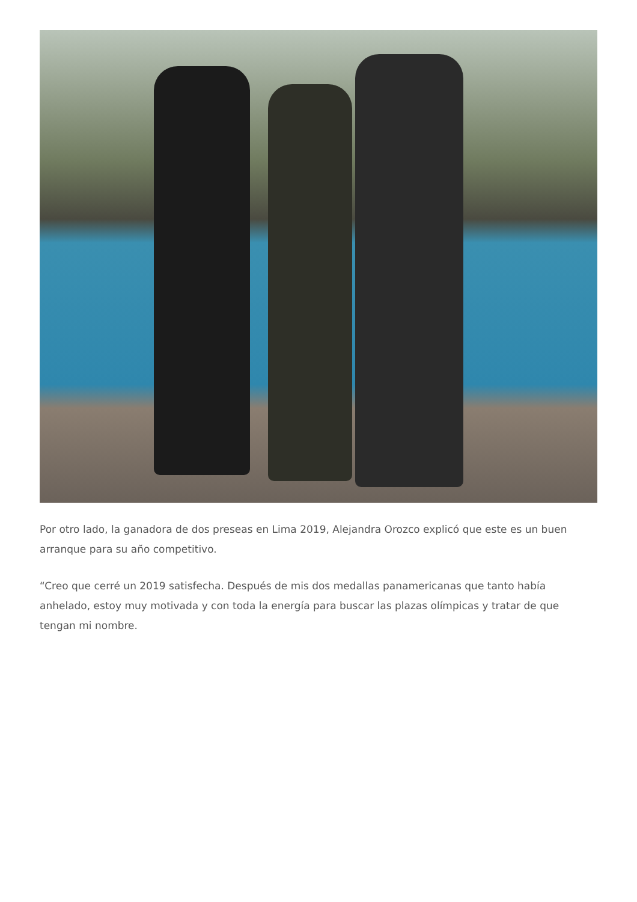Por otro lado, la ganadora de dos preseas en Lima 2019, Alejandra Orozco explicó que este es un buen arranque para su año competitivo.
“Creo que cerré un 2019 satisfecha. Después de mis dos medallas panamericanas que tanto había anhelado, estoy muy motivada y con toda la energía para buscar las plazas olímpicas y tratar de que tengan mi nombre.